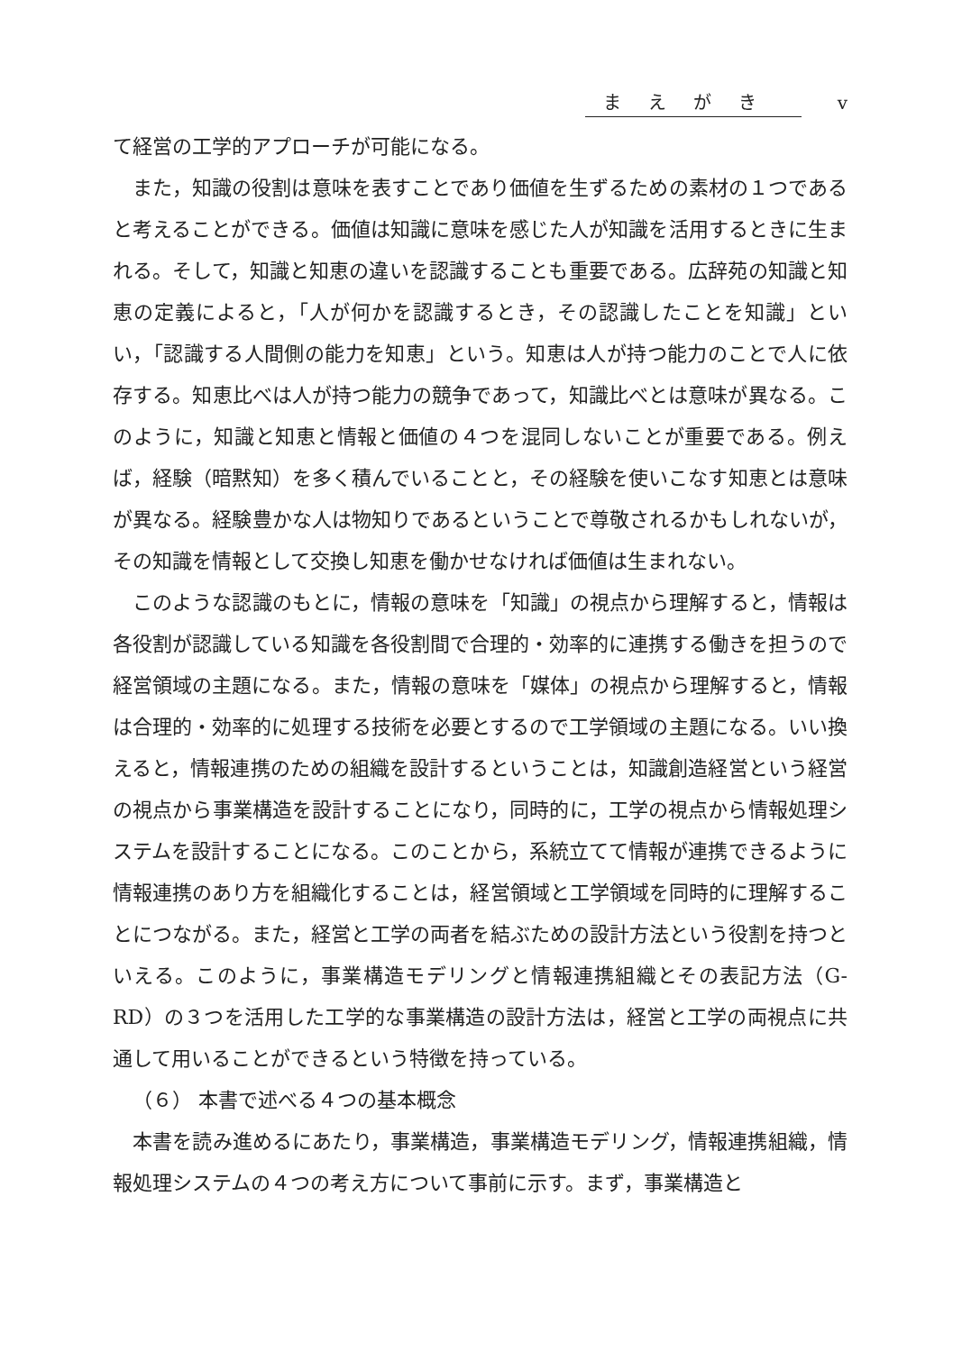まえがき v
て経営の工学的アプローチが可能になる。
また，知識の役割は意味を表すことであり価値を生ずるための素材の１つであると考えることができる。価値は知識に意味を感じた人が知識を活用するときに生まれる。そして，知識と知恵の違いを認識することも重要である。広辞苑の知識と知恵の定義によると，「人が何かを認識するとき，その認識したことを知識」といい，「認識する人間側の能力を知恵」という。知恵は人が持つ能力のことで人に依存する。知恵比べは人が持つ能力の競争であって，知識比べとは意味が異なる。このように，知識と知恵と情報と価値の４つを混同しないことが重要である。例えば，経験（暗黙知）を多く積んでいることと，その経験を使いこなす知恵とは意味が異なる。経験豊かな人は物知りであるということで尊敬されるかもしれないが，その知識を情報として交換し知恵を働かせなければ価値は生まれない。
このような認識のもとに，情報の意味を「知識」の視点から理解すると，情報は各役割が認識している知識を各役割間で合理的・効率的に連携する働きを担うので経営領域の主題になる。また，情報の意味を「媒体」の視点から理解すると，情報は合理的・効率的に処理する技術を必要とするので工学領域の主題になる。いい換えると，情報連携のための組織を設計するということは，知識創造経営という経営の視点から事業構造を設計することになり，同時的に，工学の視点から情報処理システムを設計することになる。このことから，系統立てて情報が連携できるように情報連携のあり方を組織化することは，経営領域と工学領域を同時的に理解することにつながる。また，経営と工学の両者を結ぶための設計方法という役割を持つといえる。このように，事業構造モデリングと情報連携組織とその表記方法（G-RD）の３つを活用した工学的な事業構造の設計方法は，経営と工学の両視点に共通して用いることができるという特徴を持っている。
（６） 本書で述べる４つの基本概念
本書を読み進めるにあたり，事業構造，事業構造モデリング，情報連携組織，情報処理システムの４つの考え方について事前に示す。まず，事業構造と